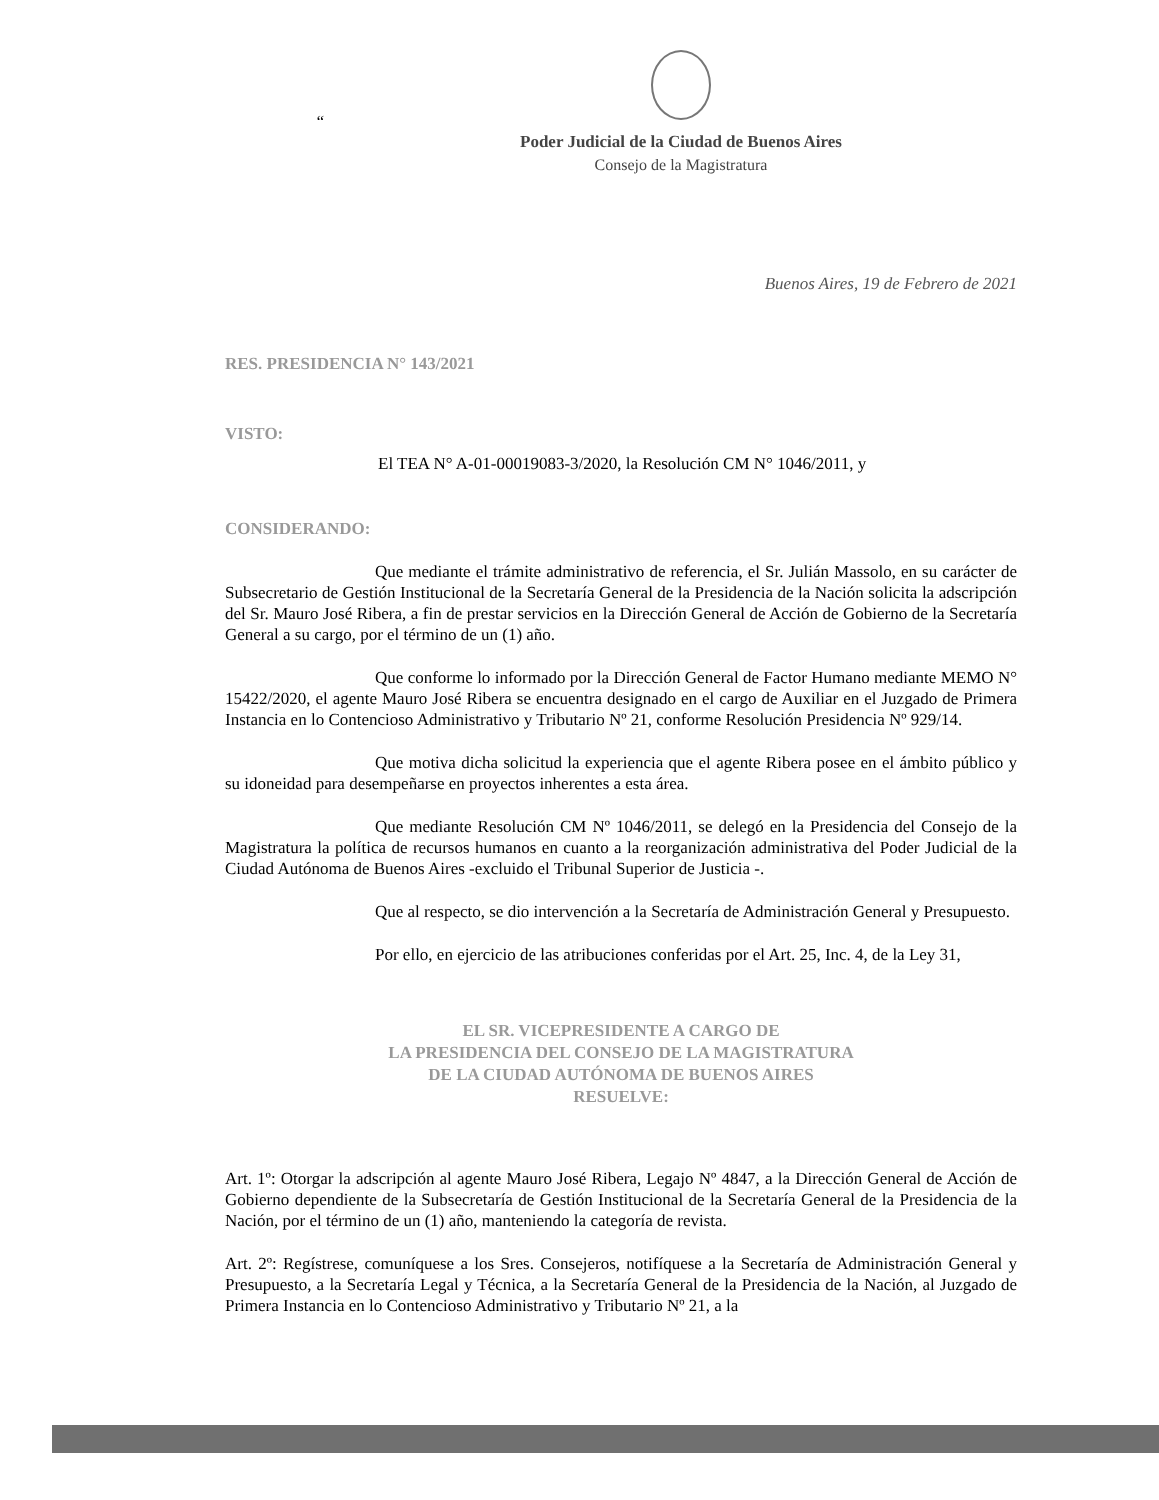Poder Judicial de la Ciudad de Buenos Aires
Consejo de la Magistratura
“
Buenos Aires, 19 de Febrero de 2021
RES. PRESIDENCIA N° 143/2021
VISTO:
El TEA N° A-01-00019083-3/2020, la Resolución CM N° 1046/2011, y
CONSIDERANDO:
Que mediante el trámite administrativo de referencia, el Sr. Julián Massolo, en su carácter de Subsecretario de Gestión Institucional de la Secretaría General de la Presidencia de la Nación solicita la adscripción del Sr. Mauro José Ribera, a fin de prestar servicios en la Dirección General de Acción de Gobierno de la Secretaría General a su cargo, por el término de un (1) año.
Que conforme lo informado por la Dirección General de Factor Humano mediante MEMO N° 15422/2020, el agente Mauro José Ribera se encuentra designado en el cargo de Auxiliar en el Juzgado de Primera Instancia en lo Contencioso Administrativo y Tributario Nº 21, conforme Resolución Presidencia Nº 929/14.
Que motiva dicha solicitud la experiencia que el agente Ribera posee en el ámbito público y su idoneidad para desempeñarse en proyectos inherentes a esta área.
Que mediante Resolución CM Nº 1046/2011, se delegó en la Presidencia del Consejo de la Magistratura la política de recursos humanos en cuanto a la reorganización administrativa del Poder Judicial de la Ciudad Autónoma de Buenos Aires -excluido el Tribunal Superior de Justicia -.
Que al respecto, se dio intervención a la Secretaría de Administración General y Presupuesto.
Por ello, en ejercicio de las atribuciones conferidas por el Art. 25, Inc. 4, de la Ley 31,
EL SR. VICEPRESIDENTE A CARGO DE
LA PRESIDENCIA DEL CONSEJO DE LA MAGISTRATURA
DE LA CIUDAD AUTÓNOMA DE BUENOS AIRES
RESUELVE:
Art. 1º: Otorgar la adscripción al agente Mauro José Ribera, Legajo Nº 4847, a la Dirección General de Acción de Gobierno dependiente de la Subsecretaría de Gestión Institucional de la Secretaría General de la Presidencia de la Nación, por el término de un (1) año, manteniendo la categoría de revista.
Art. 2º: Regístrese, comuníquese a los Sres. Consejeros, notifíquese a la Secretaría de Administración General y Presupuesto, a la Secretaría Legal y Técnica, a la Secretaría General de la Presidencia de la Nación, al Juzgado de Primera Instancia en lo Contencioso Administrativo y Tributario Nº 21, a la